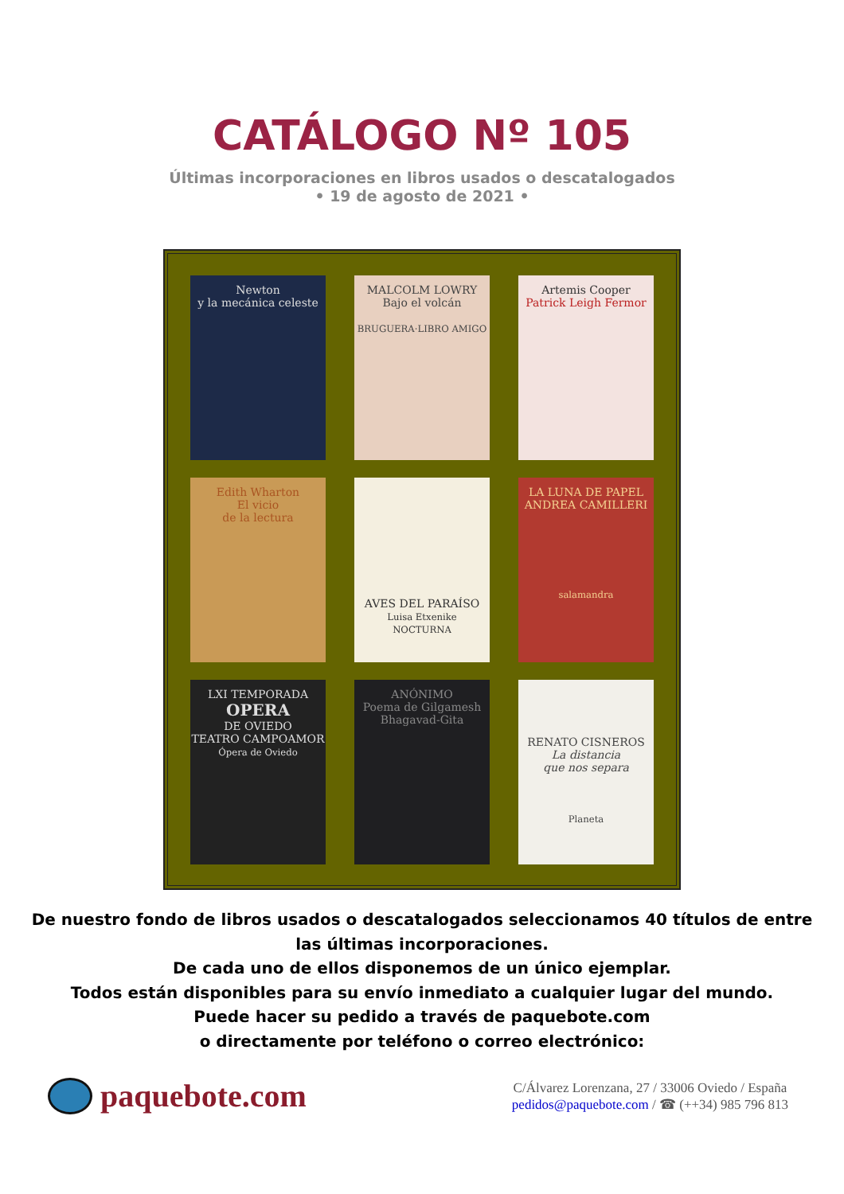CATÁLOGO Nº 105
Últimas incorporaciones en libros usados o descatalogados
• 19 de agosto de 2021 •
Newton
y la mecánica celeste
MALCOLM LOWRY
Bajo el volcán
BRUGUERA·LIBRO AMIGO
Artemis Cooper
Patrick Leigh Fermor
Edith Wharton
El vicio
de la lectura
AVES DEL PARAÍSO
Luisa Etxenike
NOCTURNA
LA LUNA DE PAPEL
ANDREA CAMILLERI
salamandra
LXI TEMPORADA
OPERA
DE OVIEDO
TEATRO CAMPOAMOR
Ópera de Oviedo
ANÓNIMO
Poema de Gilgamesh
Bhagavad-Gita
RENATO CISNEROS
La distancia
que nos separa
Planeta
De nuestro fondo de libros usados o descatalogados seleccionamos 40 títulos de entre
las últimas incorporaciones.
De cada uno de ellos disponemos de un único ejemplar.
Todos están disponibles para su envío inmediato a cualquier lugar del mundo.
Puede hacer su pedido a través de paquebote.com
o directamente por teléfono o correo electrónico:
paquebote.com
C/Álvarez Lorenzana, 27 / 33006 Oviedo / España
pedidos@paquebote.com / ☎ (++34) 985 796 813